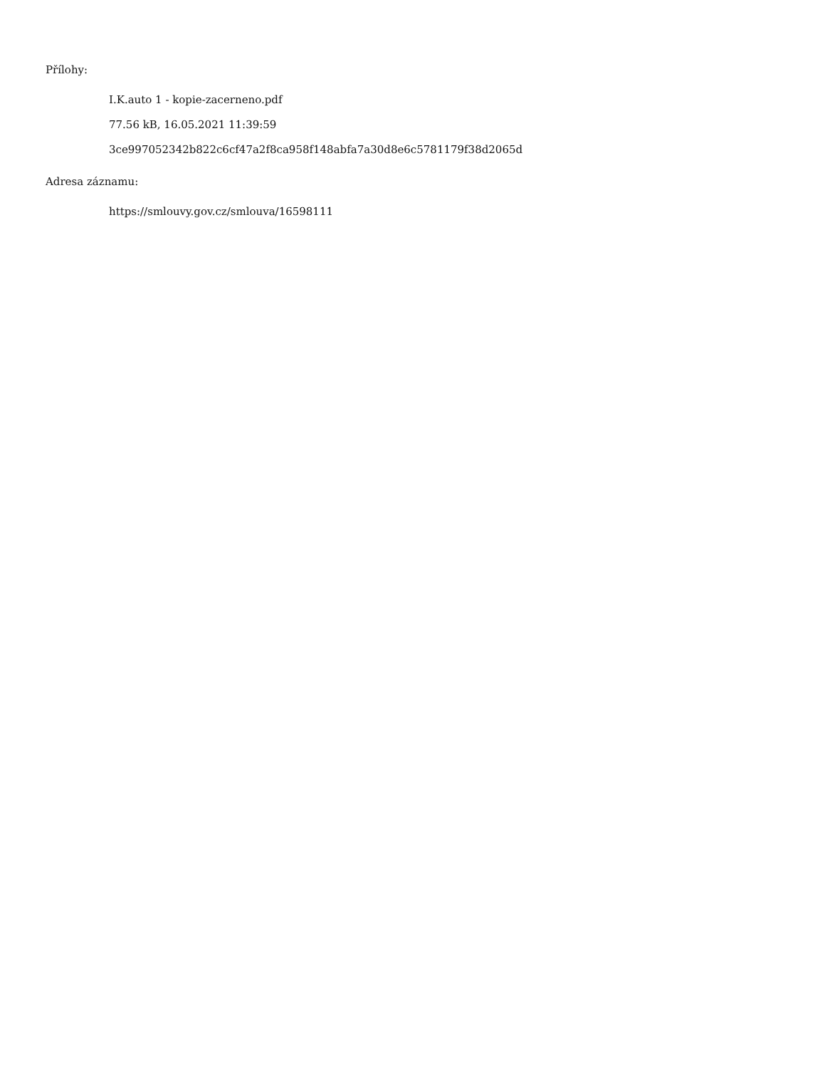Přílohy:
I.K.auto 1 - kopie-zacerneno.pdf
77.56 kB, 16.05.2021 11:39:59
3ce997052342b822c6cf47a2f8ca958f148abfa7a30d8e6c5781179f38d2065d
Adresa záznamu:
https://smlouvy.gov.cz/smlouva/16598111